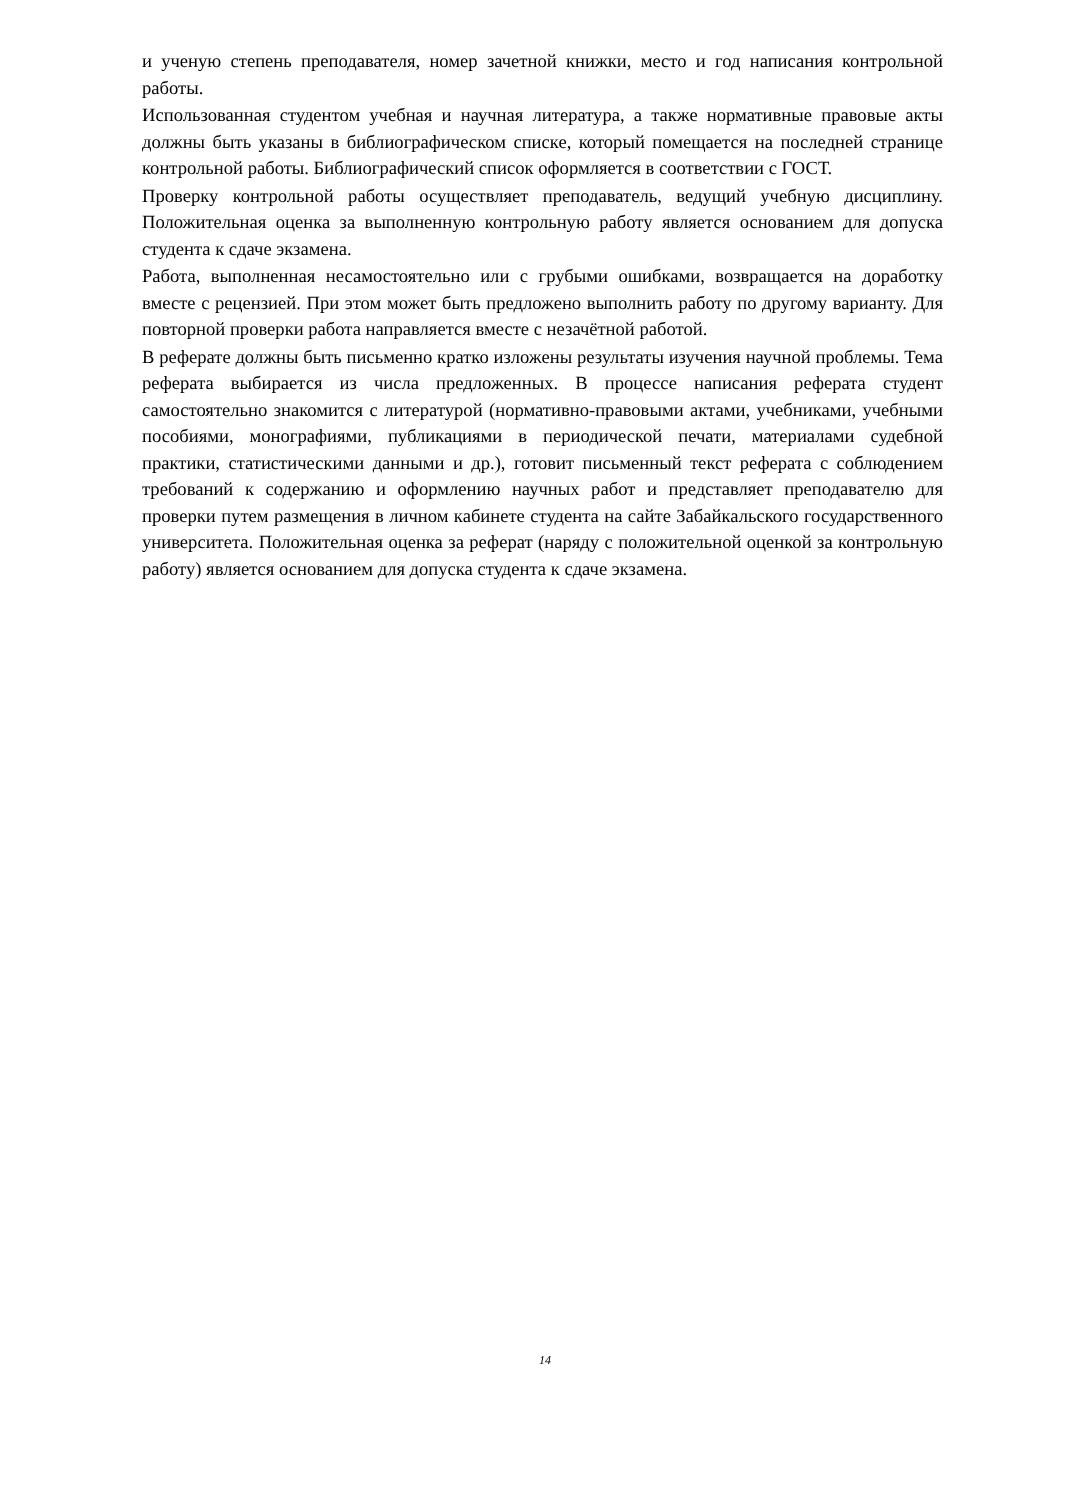и ученую степень преподавателя, номер зачетной книжки, место и год написания контрольной работы.
Использованная студентом учебная и научная литература, а также нормативные правовые акты должны быть указаны в библиографическом списке, который помещается на последней странице контрольной работы. Библиографический список оформляется в соответствии с ГОСТ.
Проверку контрольной работы осуществляет преподаватель, ведущий учебную дисциплину. Положительная оценка за выполненную контрольную работу является основанием для допуска студента к сдаче экзамена.
Работа, выполненная несамостоятельно или с грубыми ошибками, возвращается на доработку вместе с рецензией. При этом может быть предложено выполнить работу по другому варианту. Для повторной проверки работа направляется вместе с незачётной работой.
В реферате должны быть письменно кратко изложены результаты изучения научной проблемы. Тема реферата выбирается из числа предложенных. В процессе написания реферата студент самостоятельно знакомится с литературой (нормативно-правовыми актами, учебниками, учебными пособиями, монографиями, публикациями в периодической печати, материалами судебной практики, статистическими данными и др.), готовит письменный текст реферата с соблюдением требований к содержанию и оформлению научных работ и представляет преподавателю для проверки путем размещения в личном кабинете студента на сайте Забайкальского государственного университета. Положительная оценка за реферат (наряду с положительной оценкой за контрольную работу) является основанием для допуска студента к сдаче экзамена.
14